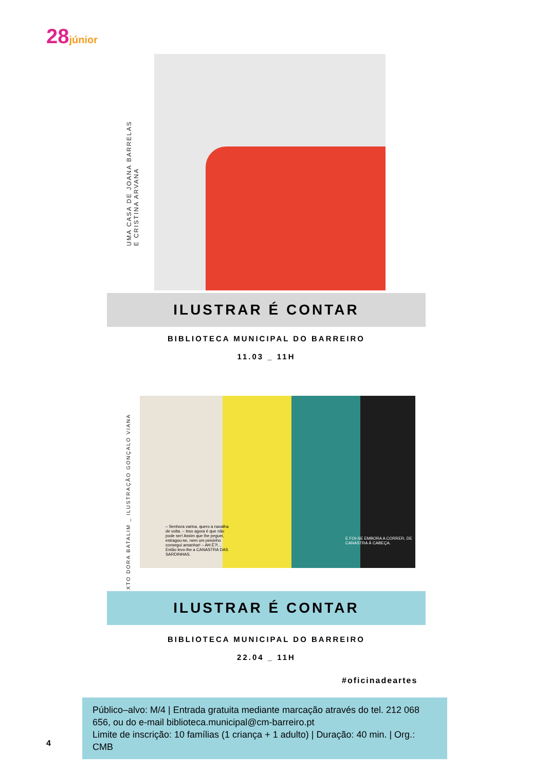28júnior
UMA CASA DE JOANA BARRELAS
E CRISTINA ARVANA
ILUSTRAR É CONTAR
BIBLIOTECA MUNICIPAL DO BARREIRO
11.03 _ 11H
TEXTO DORA BATALIM _ ILUSTRAÇÃO GONÇALO VIANA
– Senhora varina, quero a navalha de volta. – Isso agora é que não pode ser! Assim que lhe peguei, estragou-se, nem um peixinho consegui amanhar! – AH É?!... Então levo-lhe a CANASTRA DAS SARDINHAS.
E FOI-SE EMBORA A CORRER, DE CANASTRA À CABEÇA.
ILUSTRAR É CONTAR
BIBLIOTECA MUNICIPAL DO BARREIRO
22.04 _ 11H
#oficinadeartes
Público–alvo: M/4 | Entrada gratuita mediante marcação através do tel. 212 068 656, ou do e-mail biblioteca.municipal@cm-barreiro.pt
Limite de inscrição: 10 famílias (1 criança + 1 adulto) | Duração: 40 min. | Org.: CMB
4